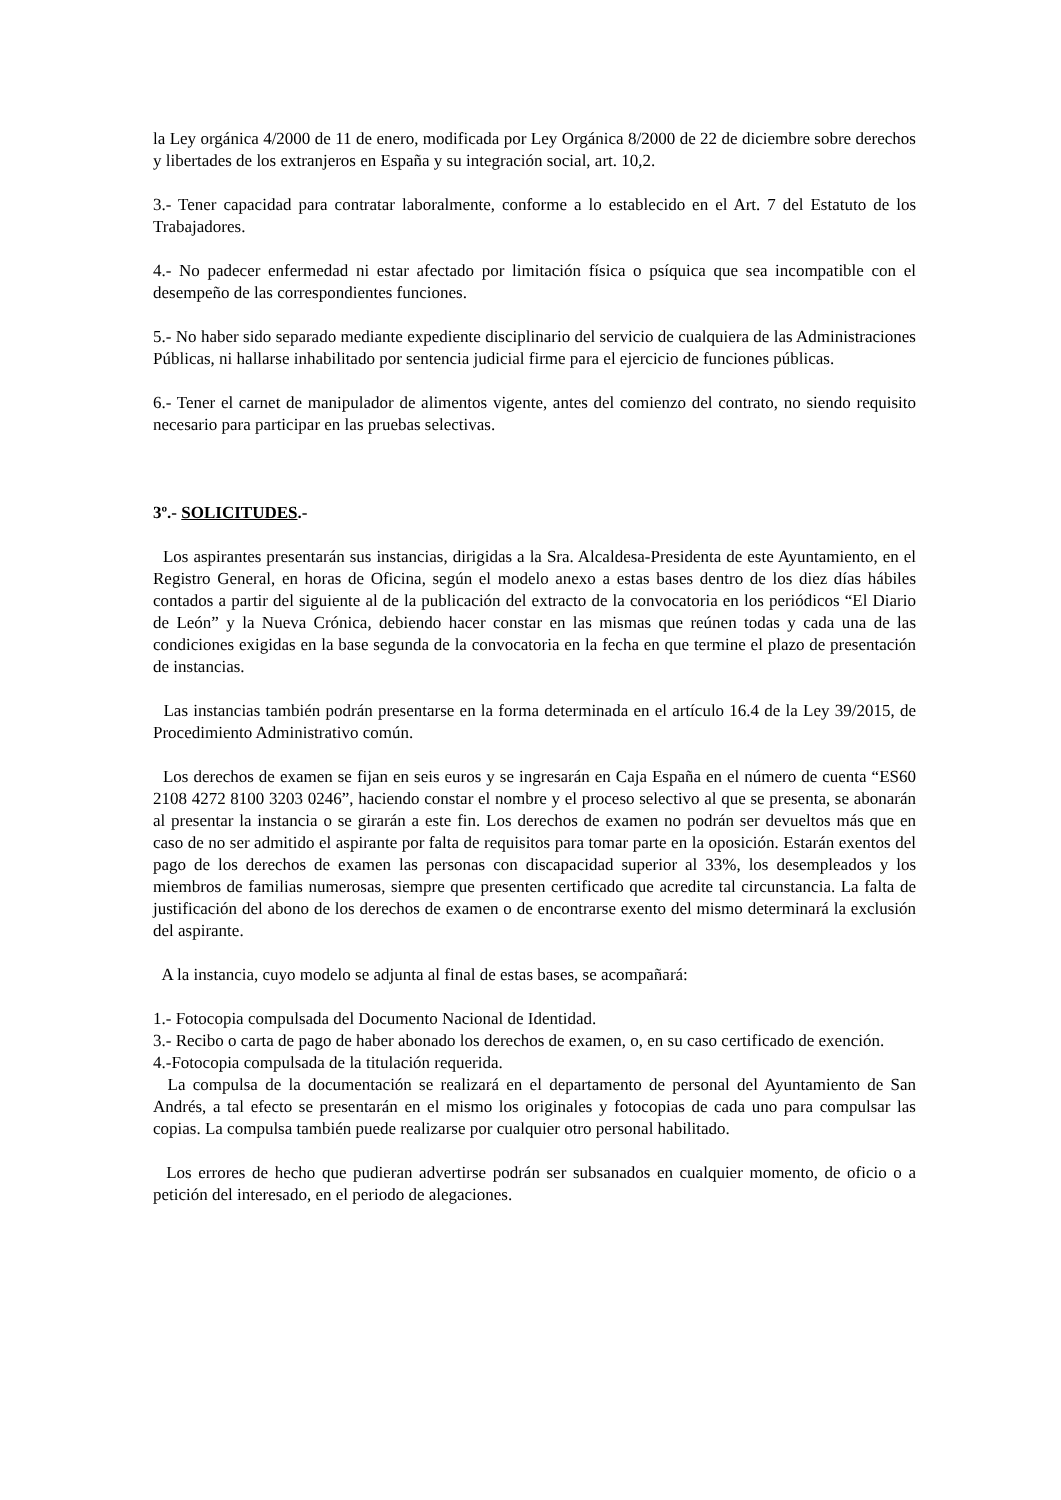la Ley orgánica 4/2000 de 11 de enero, modificada por Ley Orgánica 8/2000 de 22 de diciembre sobre derechos y libertades de los extranjeros en España y su integración social, art. 10,2.
3.- Tener capacidad para contratar laboralmente, conforme a lo establecido en el Art. 7 del Estatuto de los Trabajadores.
4.- No padecer enfermedad ni estar afectado por limitación física o psíquica que sea incompatible con el desempeño de las correspondientes funciones.
5.- No haber sido separado mediante expediente disciplinario del servicio de cualquiera de las Administraciones Públicas, ni hallarse inhabilitado por sentencia judicial firme para el ejercicio de funciones públicas.
6.- Tener el carnet de manipulador de alimentos vigente, antes del comienzo del contrato, no siendo requisito necesario para participar en las pruebas selectivas.
3º.- SOLICITUDES.-
Los aspirantes presentarán sus instancias, dirigidas a la Sra. Alcaldesa-Presidenta de este Ayuntamiento, en el Registro General, en horas de Oficina, según el modelo anexo a estas bases dentro de los diez días hábiles contados a partir del siguiente al de la publicación del extracto de la convocatoria en los periódicos “El Diario de León” y la Nueva Crónica, debiendo hacer constar en las mismas que reúnen todas y cada una de las condiciones exigidas en la base segunda de la convocatoria en la fecha en que termine el plazo de presentación de instancias.
Las instancias también podrán presentarse en la forma determinada en el artículo 16.4 de la Ley 39/2015, de Procedimiento Administrativo común.
Los derechos de examen se fijan en seis euros y se ingresarán en Caja España en el número de cuenta “ES60 2108 4272 8100 3203 0246”, haciendo constar el nombre y el proceso selectivo al que se presenta, se abonarán al presentar la instancia o se girarán a este fin. Los derechos de examen no podrán ser devueltos más que en caso de no ser admitido el aspirante por falta de requisitos para tomar parte en la oposición. Estarán exentos del pago de los derechos de examen las personas con discapacidad superior al 33%, los desempleados y los miembros de familias numerosas, siempre que presenten certificado que acredite tal circunstancia. La falta de justificación del abono de los derechos de examen o de encontrarse exento del mismo determinará la exclusión del aspirante.
A la instancia, cuyo modelo se adjunta al final de estas bases, se acompañará:
1.- Fotocopia compulsada del Documento Nacional de Identidad.
3.- Recibo o carta de pago de haber abonado los derechos de examen, o, en su caso certificado de exención.
4.-Fotocopia compulsada de la titulación requerida.
La compulsa de la documentación se realizará en el departamento de personal del Ayuntamiento de San Andrés, a tal efecto se presentarán en el mismo los originales y fotocopias de cada uno para compulsar las copias. La compulsa también puede realizarse por cualquier otro personal habilitado.
Los errores de hecho que pudieran advertirse podrán ser subsanados en cualquier momento, de oficio o a petición del interesado, en el periodo de alegaciones.